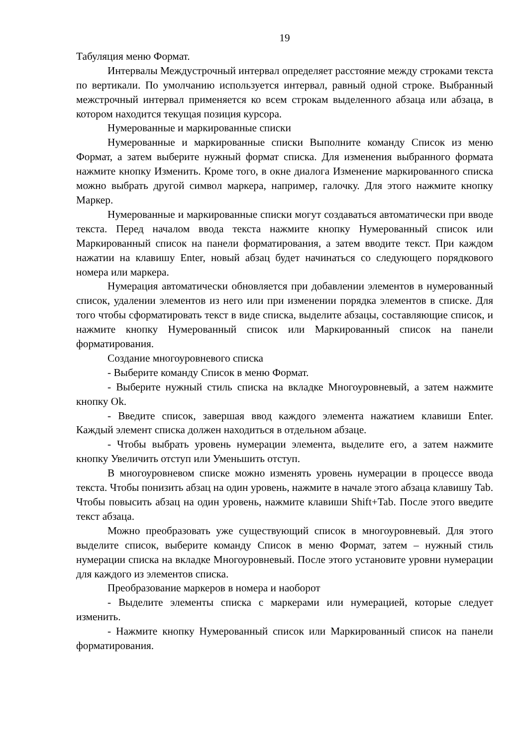19
Табуляция меню Формат.
Интервалы Междустрочный интервал определяет расстояние между строками текста по вертикали. По умолчанию используется интервал, равный одной строке. Выбранный межстрочный интервал применяется ко всем строкам выделенного абзаца или абзаца, в котором находится текущая позиция курсора.
Нумерованные и маркированные списки
Нумерованные и маркированные списки Выполните команду Список из меню Формат, а затем выберите нужный формат списка. Для изменения выбранного формата нажмите кнопку Изменить. Кроме того, в окне диалога Изменение маркированного списка можно выбрать другой символ маркера, например, галочку. Для этого нажмите кнопку Маркер.
Нумерованные и маркированные списки могут создаваться автоматически при вводе текста. Перед началом ввода текста нажмите кнопку Нумерованный список или Маркированный список на панели форматирования, а затем вводите текст. При каждом нажатии на клавишу Enter, новый абзац будет начинаться со следующего порядкового номера или маркера.
Нумерация автоматически обновляется при добавлении элементов в нумерованный список, удалении элементов из него или при изменении порядка элементов в списке. Для того чтобы сформатировать текст в виде списка, выделите абзацы, составляющие список, и нажмите кнопку Нумерованный список или Маркированный список на панели форматирования.
Создание многоуровневого списка
- Выберите команду Список в меню Формат.
- Выберите нужный стиль списка на вкладке Многоуровневый, а затем нажмите кнопку Ok.
- Введите список, завершая ввод каждого элемента нажатием клавиши Enter. Каждый элемент списка должен находиться в отдельном абзаце.
- Чтобы выбрать уровень нумерации элемента, выделите его, а затем нажмите кнопку Увеличить отступ или Уменьшить отступ.
В многоуровневом списке можно изменять уровень нумерации в процессе ввода текста. Чтобы понизить абзац на один уровень, нажмите в начале этого абзаца клавишу Tab. Чтобы повысить абзац на один уровень, нажмите клавиши Shift+Tab. После этого введите текст абзаца.
Можно преобразовать уже существующий список в многоуровневый. Для этого выделите список, выберите команду Список в меню Формат, затем – нужный стиль нумерации списка на вкладке Многоуровневый. После этого установите уровни нумерации для каждого из элементов списка.
Преобразование маркеров в номера и наоборот
- Выделите элементы списка с маркерами или нумерацией, которые следует изменить.
- Нажмите кнопку Нумерованный список или Маркированный список на панели форматирования.